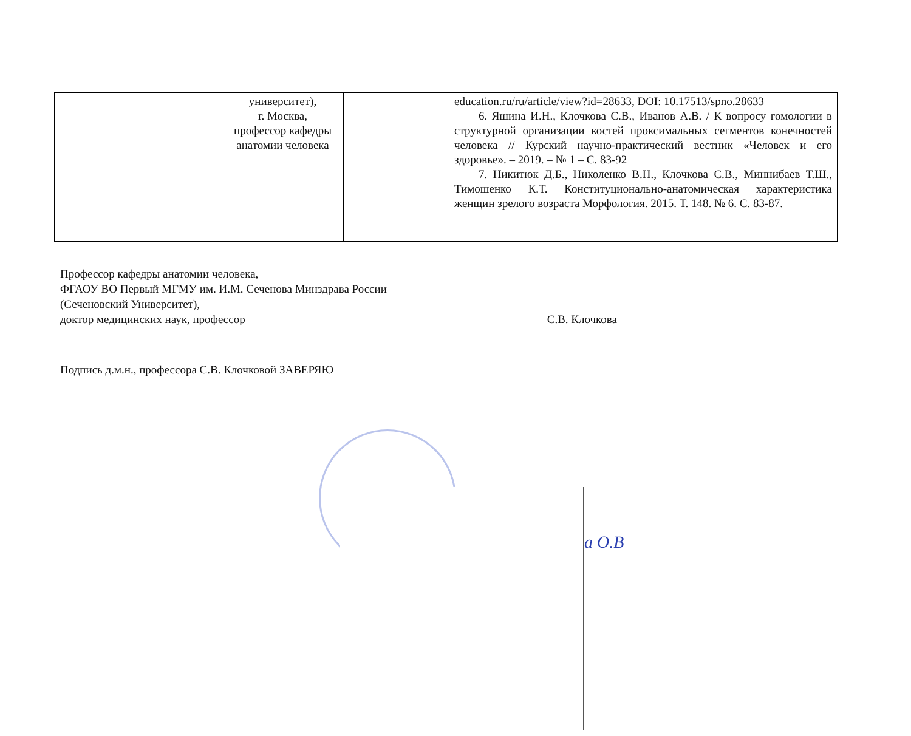| | | университет), г. Москва, профессор кафедры анатомии человека | | education.ru/ru/article/view?id=28633, DOI: 10.17513/spno.28633 6. Яшина И.Н., Клочкова С.В., Иванов А.В. / К вопросу гомологии в структурной организации костей проксимальных сегментов конечностей человека // Курский научно-практический вестник «Человек и его здоровье». – 2019. – № 1 – С. 83-92 7. Никитюк Д.Б., Николенко В.Н., Клочкова С.В., Миннибаев Т.Ш., Тимошенко К.Т. Конституционально-анатомическая характеристика женщин зрелого возраста Морфология. 2015. Т. 148. № 6. С. 83-87. |
Профессор кафедры анатомии человека,
ФГАОУ ВО Первый МГМУ им. И.М. Сеченова Минздрава России
(Сеченовский Университет),
доктор медицинских наук, профессор С.В. Клочкова
Подпись д.м.н., профессора С.В. Клочковой ЗАВЕРЯЮ
а О.В